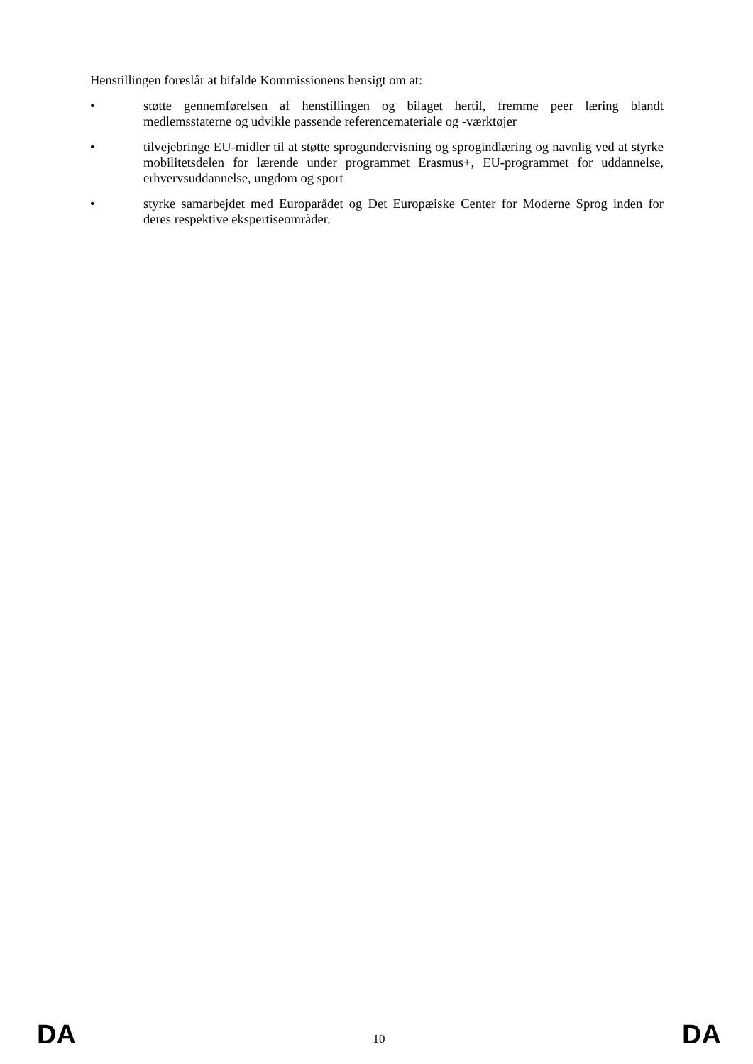Henstillingen foreslår at bifalde Kommissionens hensigt om at:
• støtte gennemførelsen af henstillingen og bilaget hertil, fremme peer læring blandt medlemsstaterne og udvikle passende referencemateriale og -værktøjer
• tilvejebringe EU-midler til at støtte sprogundervisning og sprogindlæring og navnlig ved at styrke mobilitetsdelen for lærende under programmet Erasmus+, EU-programmet for uddannelse, erhvervsuddannelse, ungdom og sport
• styrke samarbejdet med Europarådet og Det Europæiske Center for Moderne Sprog inden for deres respektive ekspertiseområder.
DA 10 DA